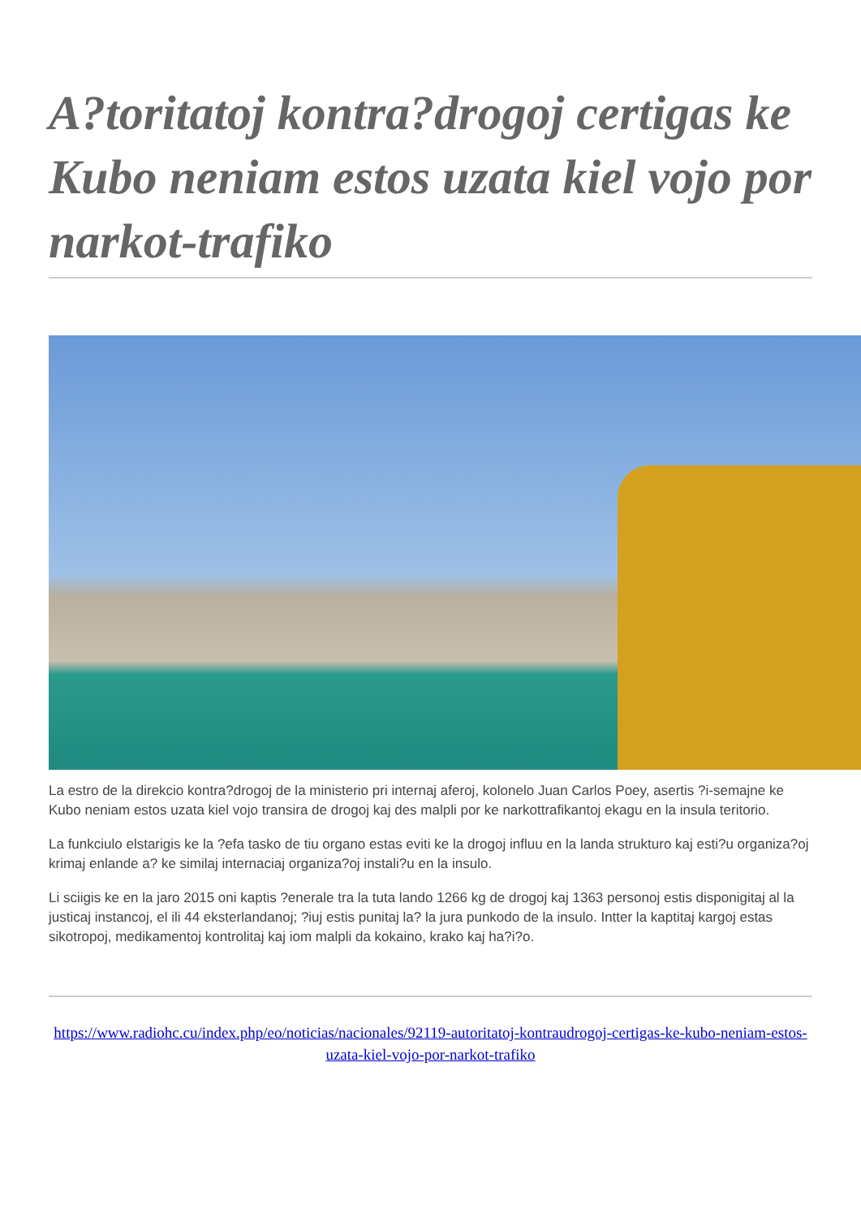A?toritatoj kontra?drogoj certigas ke Kubo neniam estos uzata kiel vojo por narkot-trafiko
La estro de la direkcio kontra?drogoj de la ministerio pri internaj aferoj, kolonelo Juan Carlos Poey, asertis ?i-semajne ke Kubo neniam estos uzata kiel vojo transira de drogoj kaj des malpli por ke narkottrafikantoj ekagu en la insula teritorio.
La funkciulo elstarigis ke la ?efa tasko de tiu organo estas eviti ke la drogoj influu en la landa strukturo kaj esti?u organiza?oj krimaj enlande a? ke similaj internaciaj organiza?oj instali?u en la insulo.
Li sciigis ke en la jaro 2015 oni kaptis ?enerale tra la tuta lando 1266 kg de drogoj kaj 1363 personoj estis disponigitaj al la justicaj instancoj, el ili 44 eksterlandanoj; ?iuj estis punitaj la? la jura punkodo de la insulo. Intter la kaptitaj kargoj estas sikotropoj, medikamentoj kontrolitaj kaj iom malpli da kokaino, krako kaj ha?i?o.
https://www.radiohc.cu/index.php/eo/noticias/nacionales/92119-autoritatoj-kontraudrogoj-certigas-ke-kubo-neniam-estos-uzata-kiel-vojo-por-narkot-trafiko